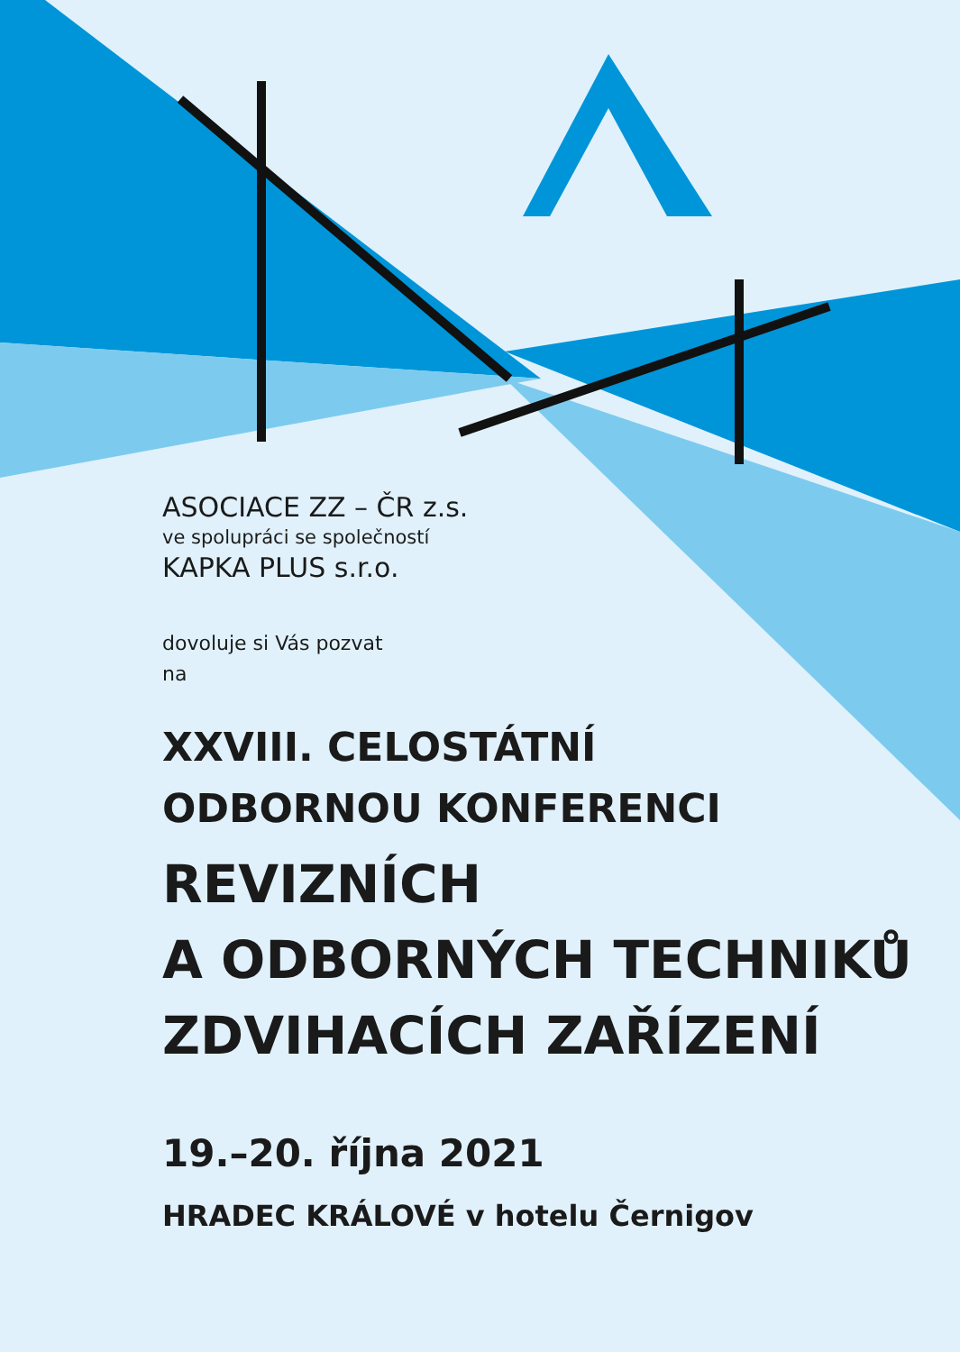ASOCIACE ZZ – ČR z.s.
ve spolupráci se společností
KAPKA PLUS s.r.o.
dovoluje si Vás pozvat
na
XXVIII. CELOSTÁTNÍ
ODBORNOU KONFERENCI
REVIZNÍCH
A ODBORNÝCH TECHNIKŮ
ZDVIHACÍCH ZAŘÍZENÍ
19.–20. října 2021
HRADEC KRÁLOVÉ v hotelu Černigov